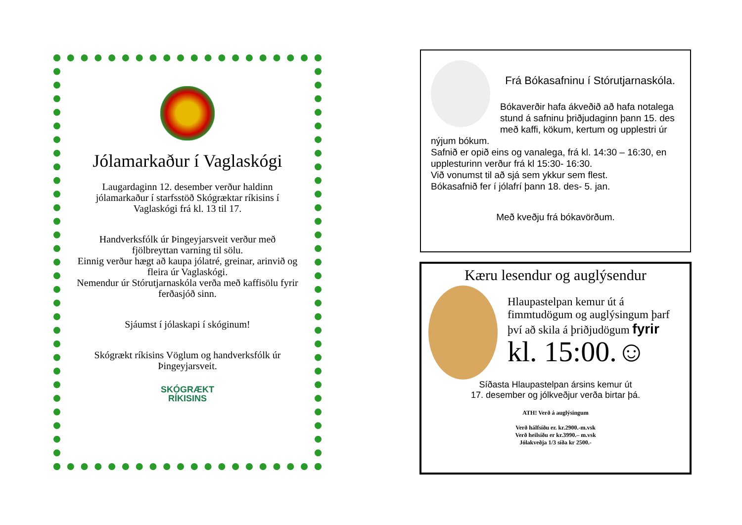Jólamarkaður í Vaglaskógi
Laugardaginn 12. desember verður haldinn jólamarkaður í starfsstöð Skógræktar ríkisins í Vaglaskógi frá kl. 13 til 17.
Handverksfólk úr Þingeyjarsveit verður með fjölbreyttan varning til sölu.
Einnig verður hægt að kaupa jólatré, greinar, arinvið og fleira úr Vaglaskógi.
Nemendur úr Stórutjarnaskóla verða með kaffisölu fyrir ferðasjóð sinn.
Sjáumst í jólaskapi í skóginum!
Skógrækt ríkisins Vöglum og handverksfólk úr Þingeyjarsveit.
SKÓGRÆKT
RÍKISINS
Frá Bókasafninu í Stórutjarnaskóla.
Bókaverðir hafa ákveðið að hafa notalega stund á safninu þriðjudaginn þann 15. des með kaffi, kökum, kertum og upplestri úr nýjum bókum.
Safnið er opið eins og vanalega, frá kl. 14:30 – 16:30, en upplesturinn verður frá kl 15:30- 16:30.
Við vonumst til að sjá sem ykkur sem flest.
Bókasafnið fer í jólafrí þann 18. des- 5. jan.
Með kveðju frá bókavörðum.
Kæru lesendur og auglýsendur
Hlaupastelpan kemur út á fimmtudögum og auglýsingum þarf því að skila á þriðjudögum fyrir
kl. 15:00.☺
Síðasta Hlaupastelpan ársins kemur út
17. desember og jólkveðjur verða birtar þá.
ATH! Verð á auglýsingum
Verð hálfsíðu er. kr.2900.-m.vsk
Verð heilsíðu er kr.3990.– m.vsk
Jólakveðja 1/3 síða kr 2500.-